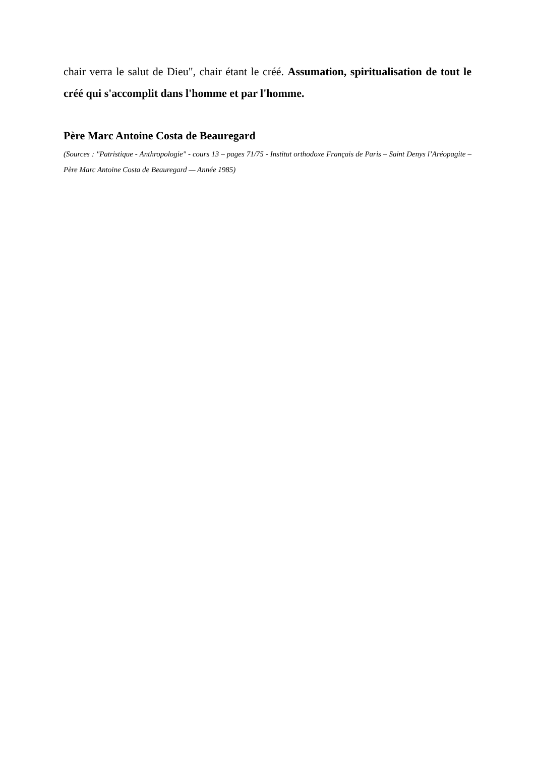chair verra le salut de Dieu", chair étant le créé. Assumation, spiritualisation de tout le créé qui s'accomplit dans l'homme et par l'homme.
Père Marc Antoine Costa de Beauregard
(Sources : "Patristique - Anthropologie" - cours 13 – pages 71/75 - Institut orthodoxe Français de Paris – Saint Denys l’Aréopagite – Père Marc Antoine Costa de Beauregard — Année 1985)